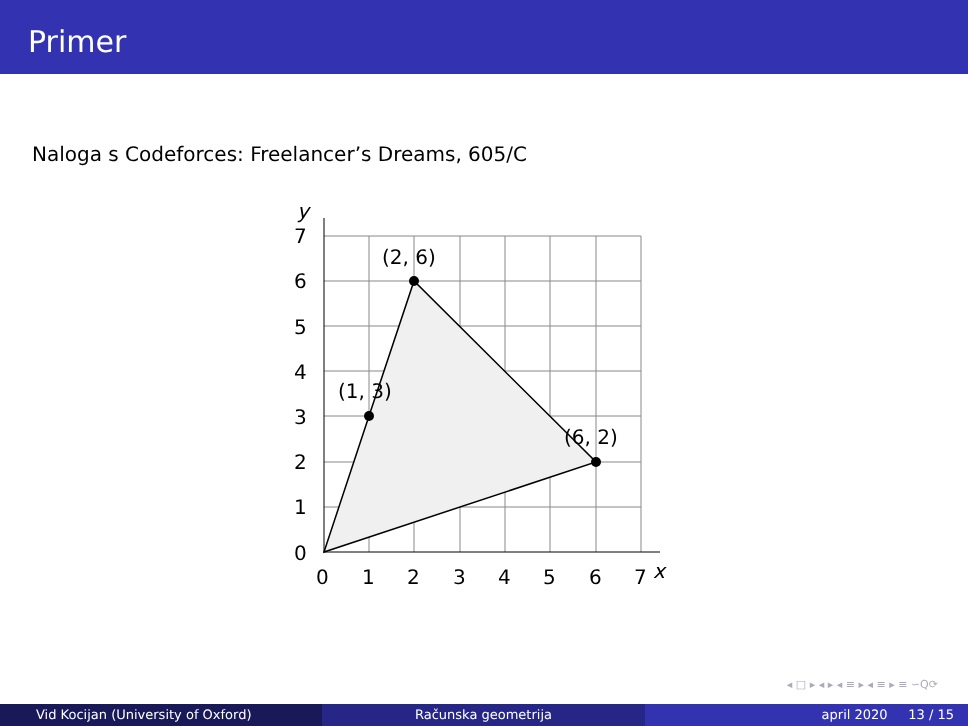Primer
Naloga s Codeforces: Freelancer’s Dreams, 605/C
(2, 6)
(1, 3)
(6, 2)
0
1
2
3
4
5
6
7
x
0
1
2
3
4
5
6
7
y
◂ □ ▸ ◂ ▸ ◂ ≡ ▸ ◂ ≡ ▸ ≡ ∽Q⟳
Vid Kocijan (University of Oxford) Računska geometrija april 2020 13 / 15